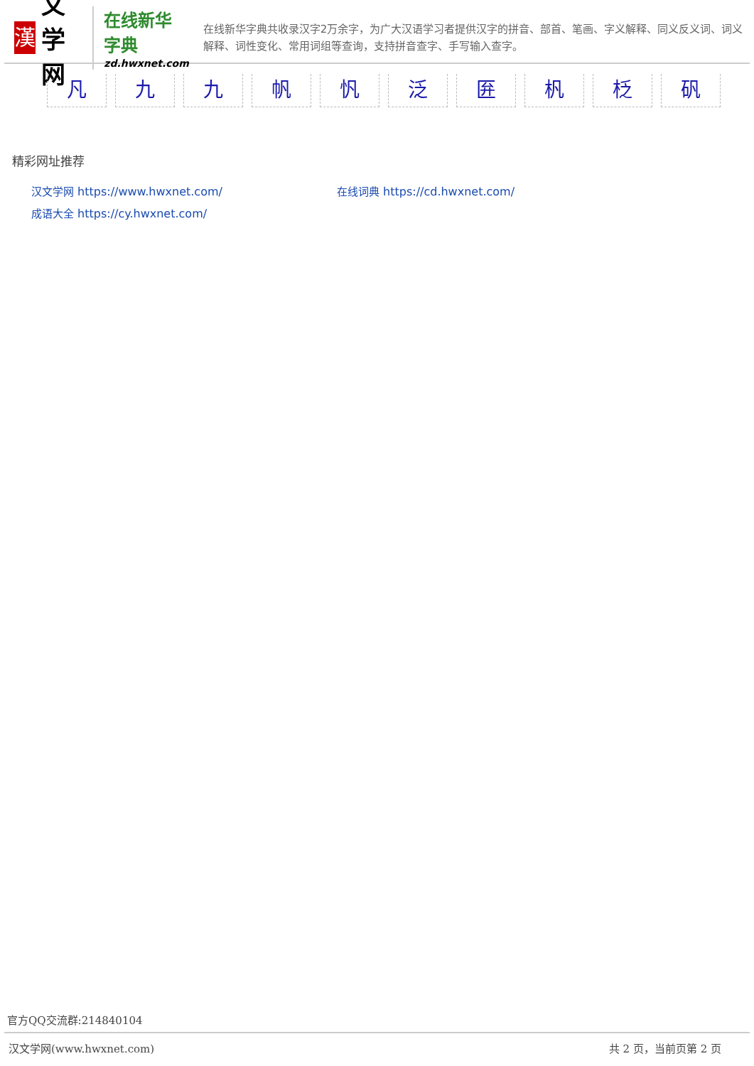漢
文学网
在线新华字典
zd.hwxnet.com
在线新华字典共收录汉字2万余字，为广大汉语学习者提供汉字的拼音、部首、笔画、字义解释、同义反义词、词义解释、词性变化、常用词组等查询，支持拼音查字、手写输入查字。
凡 九 九 帆 忛 泛 匥 杋 柉 矾
精彩网址推荐
汉文学网 https://www.hwxnet.com/
在线词典 https://cd.hwxnet.com/
成语大全 https://cy.hwxnet.com/
官方QQ交流群:214840104
汉文学网(www.hwxnet.com) 共 2 页，当前页第 2 页